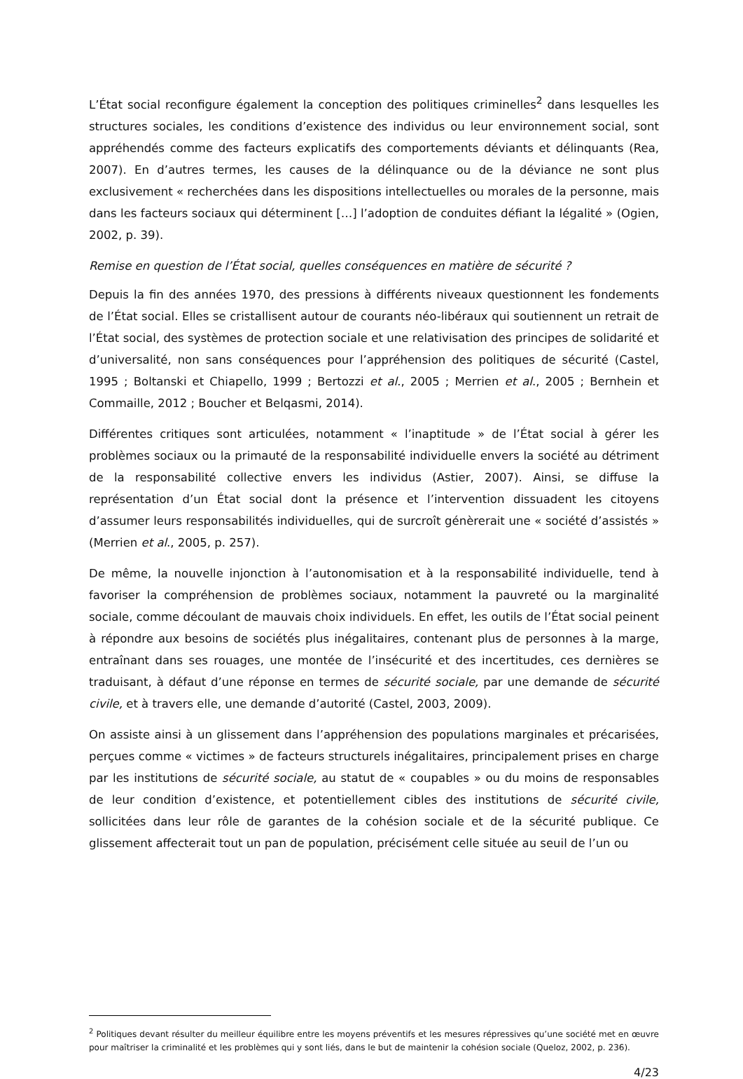L’État social reconfigure également la conception des politiques criminelles<sup>2</sup> dans lesquelles les structures sociales, les conditions d’existence des individus ou leur environnement social, sont appréhendés comme des facteurs explicatifs des comportements déviants et délinquants (Rea, 2007). En d’autres termes, les causes de la délinquance ou de la déviance ne sont plus exclusivement « recherchées dans les dispositions intellectuelles ou morales de la personne, mais dans les facteurs sociaux qui déterminent […] l’adoption de conduites défiant la légalité » (Ogien, 2002, p. 39).
Remise en question de l’État social, quelles conséquences en matière de sécurité ?
Depuis la fin des années 1970, des pressions à différents niveaux questionnent les fondements de l’État social. Elles se cristallisent autour de courants néo-libéraux qui soutiennent un retrait de l’État social, des systèmes de protection sociale et une relativisation des principes de solidarité et d’universalité, non sans conséquences pour l’appréhension des politiques de sécurité (Castel, 1995 ; Boltanski et Chiapello, 1999 ; Bertozzi et al., 2005 ; Merrien et al., 2005 ; Bernhein et Commaille, 2012 ; Boucher et Belqasmi, 2014).
Différentes critiques sont articulées, notamment « l’inaptitude » de l’État social à gérer les problèmes sociaux ou la primauté de la responsabilité individuelle envers la société au détriment de la responsabilité collective envers les individus (Astier, 2007). Ainsi, se diffuse la représentation d’un État social dont la présence et l’intervention dissuadent les citoyens d’assumer leurs responsabilités individuelles, qui de surcroît génèrerait une « société d’assistés » (Merrien et al., 2005, p. 257).
De même, la nouvelle injonction à l’autonomisation et à la responsabilité individuelle, tend à favoriser la compréhension de problèmes sociaux, notamment la pauvreté ou la marginalité sociale, comme découlant de mauvais choix individuels. En effet, les outils de l’État social peinent à répondre aux besoins de sociétés plus inégalitaires, contenant plus de personnes à la marge, entraînant dans ses rouages, une montée de l’insécurité et des incertitudes, ces dernières se traduisant, à défaut d’une réponse en termes de sécurité sociale, par une demande de sécurité civile, et à travers elle, une demande d’autorité (Castel, 2003, 2009).
On assiste ainsi à un glissement dans l’appréhension des populations marginales et précarisées, perçues comme « victimes » de facteurs structurels inégalitaires, principalement prises en charge par les institutions de sécurité sociale, au statut de « coupables » ou du moins de responsables de leur condition d’existence, et potentiellement cibles des institutions de sécurité civile, sollicitées dans leur rôle de garantes de la cohésion sociale et de la sécurité publique. Ce glissement affecterait tout un pan de population, précisément celle située au seuil de l’un ou
<sup>2</sup> Politiques devant résulter du meilleur équilibre entre les moyens préventifs et les mesures répressives qu’une société met en œuvre pour maîtriser la criminalité et les problèmes qui y sont liés, dans le but de maintenir la cohésion sociale (Queloz, 2002, p. 236).
4/23